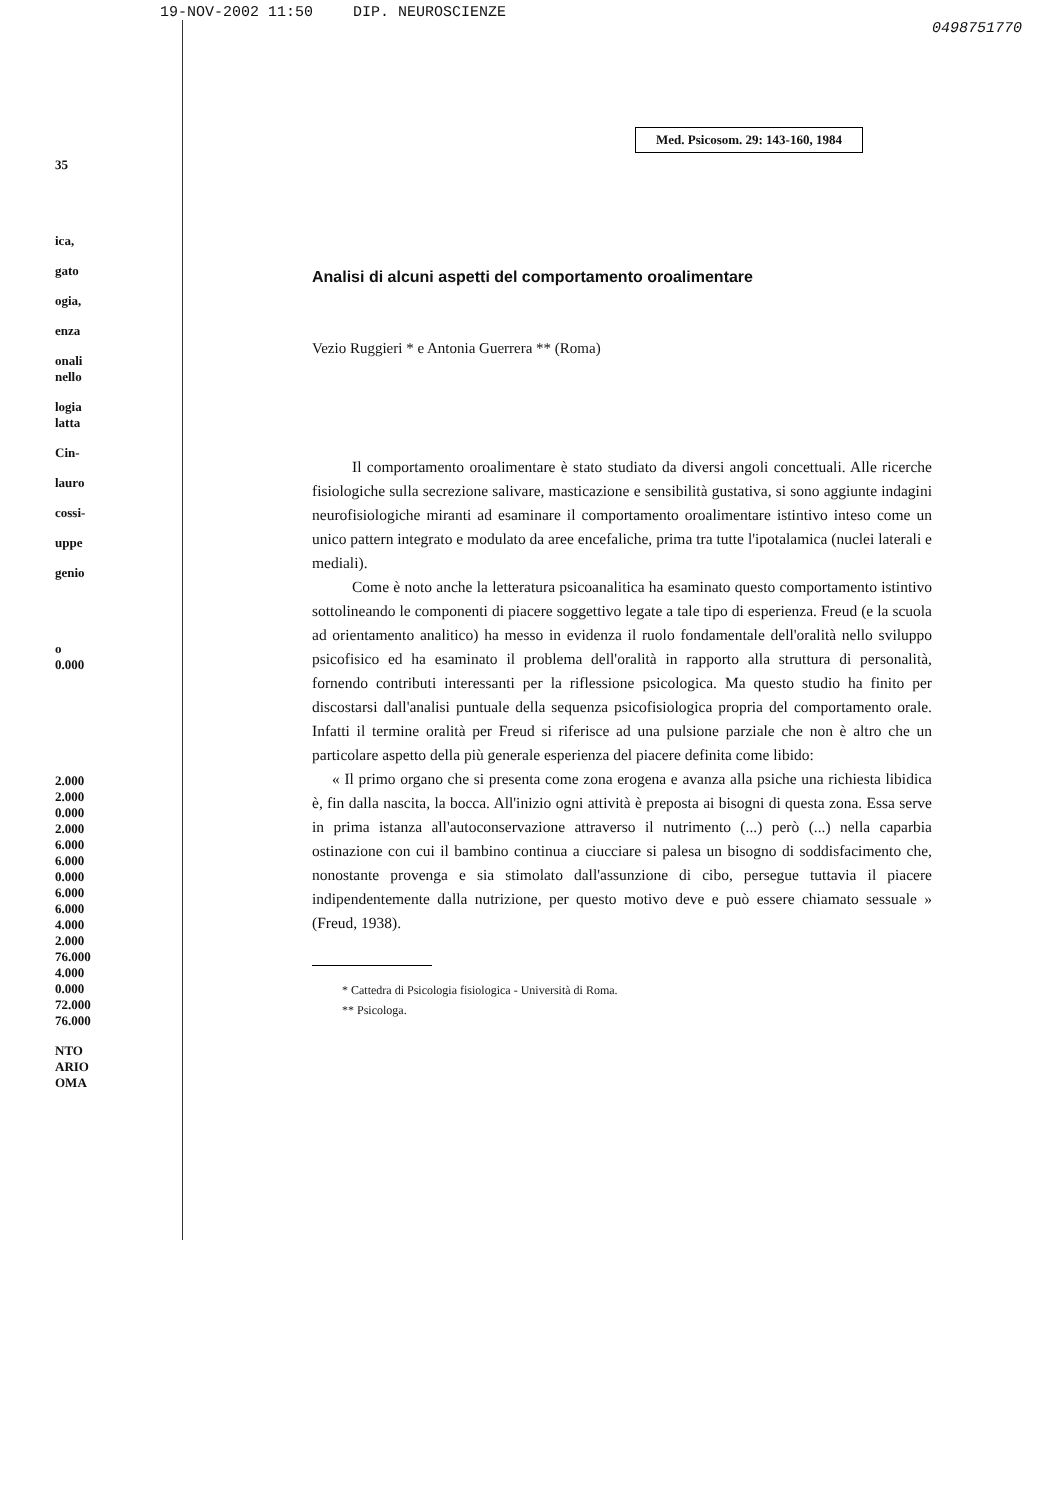19-NOV-2002 11:50 DIP. NEUROSCIENZE 0498751770
Med. Psicosom. 29: 143-160, 1984
35
ica,
gato
ogia,
enza
onali
nello
logia
latta
Cin-
lauro
cossi-
uppe
genio
o
0.000
2.000
2.000
0.000
2.000
6.000
6.000
0.000
6.000
6.000
4.000
2.000
76.000
4.000
0.000
72.000
76.000
NTO
ARIO
OMA
Analisi di alcuni aspetti del comportamento oroalimentare
Vezio Ruggieri * e Antonia Guerrera ** (Roma)
Il comportamento oroalimentare è stato studiato da diversi angoli concettuali. Alle ricerche fisiologiche sulla secrezione salivare, masticazione e sensibilità gustativa, si sono aggiunte indagini neurofisiologiche miranti ad esaminare il comportamento oroalimentare istintivo inteso come un unico pattern integrato e modulato da aree encefaliche, prima tra tutte l'ipotalamica (nuclei laterali e mediali).
Come è noto anche la letteratura psicoanalitica ha esaminato questo comportamento istintivo sottolineando le componenti di piacere soggettivo legate a tale tipo di esperienza. Freud (e la scuola ad orientamento analitico) ha messo in evidenza il ruolo fondamentale dell'oralità nello sviluppo psicofisico ed ha esaminato il problema dell'oralità in rapporto alla struttura di personalità, fornendo contributi interessanti per la riflessione psicologica. Ma questo studio ha finito per discostarsi dall'analisi puntuale della sequenza psicofisiologica propria del comportamento orale. Infatti il termine oralità per Freud si riferisce ad una pulsione parziale che non è altro che un particolare aspetto della più generale esperienza del piacere definita come libido:
« Il primo organo che si presenta come zona erogena e avanza alla psiche una richiesta libidica è, fin dalla nascita, la bocca. All'inizio ogni attività è preposta ai bisogni di questa zona. Essa serve in prima istanza all'autoconservazione attraverso il nutrimento (...) però (...) nella caparbia ostinazione con cui il bambino continua a ciucciare si palesa un bisogno di soddisfacimento che, nonostante provenga e sia stimolato dall'assunzione di cibo, persegue tuttavia il piacere indipendentemente dalla nutrizione, per questo motivo deve e può essere chiamato sessuale » (Freud, 1938).
* Cattedra di Psicologia fisiologica - Università di Roma.
** Psicologa.